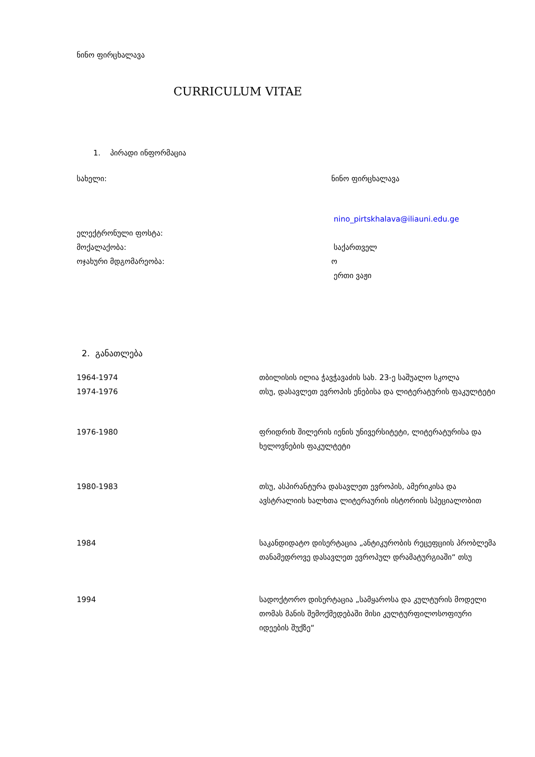ნინო ფირცხალავა
CURRICULUM VITAE
1. პირადი ინფორმაცია
| სახელი: | ნინო ფირცხალავა |
| ელექტრონული ფოსტა: | nino_pirtskhalava@iliauni.edu.ge |
| მოქალაქობა: | საქართველ |
| ოჯახური მდგომარეობა: | ო ერთი ვაჟი |
2. განათლება
| 1964-1974 | თბილისის ილია ჭავჭავაძის სახ. 23-ე საშუალო სკოლა |
| 1974-1976 | თსუ, დასავლეთ ევროპის ენებისა და ლიტერატურის ფაკულტეტი |
| 1976-1980 | ფრიდრიხ შილერის იენის უნივერსიტეტი, ლიტერატურისა და ხელოვნების ფაკულტეტი |
| 1980-1983 | თსუ, ასპირანტურა დასავლეთ ევროპის, ამერიკისა და ავსტრალიის ხალხთა ლიტერაურის ისტორიის სპეციალობით |
| 1984 | საკანდიდატო დისერტაცია „ანტიკურობის რეცეფციის პრობლემა თანამედროვე დასავლეთ ევროპულ დრამატურგიაში“ თსუ |
| 1994 | სადოქტორო დისერტაცია „სამყაროსა და კულტურის მოდელი თომას მანის შემოქმედებაში მისი კულტურფილოსოფიური იდეების შუქზე“ |